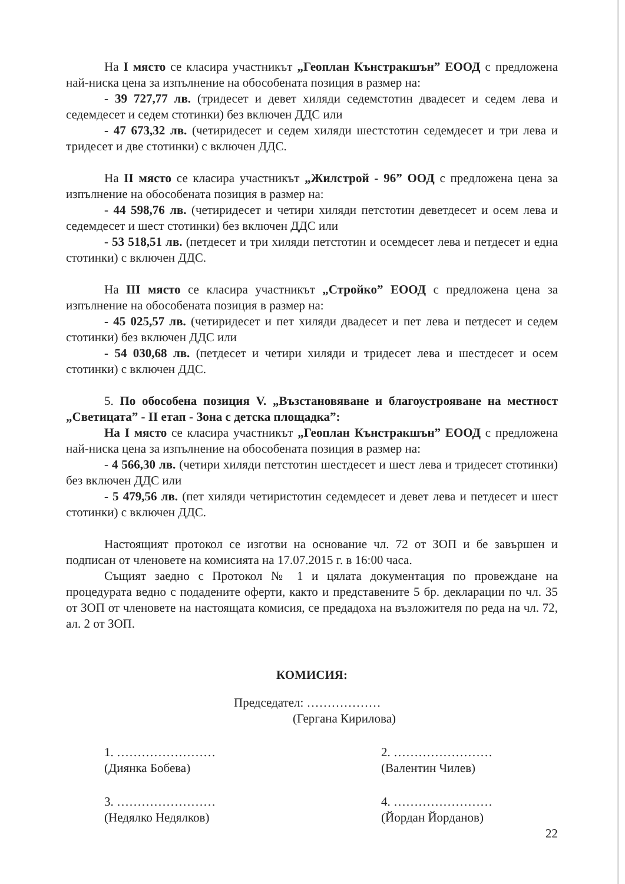На I място се класира участникът „Геоплан Кънстракшън” ЕООД с предложена най-ниска цена за изпълнение на обособената позиция в размер на:
- 39 727,77 лв. (тридесет и девет хиляди седемстотин двадесет и седем лева и седемдесет и седем стотинки) без включен ДДС или
- 47 673,32 лв. (четиридесет и седем хиляди шестстотин седемдесет и три лева и тридесет и две стотинки) с включен ДДС.
На II място се класира участникът „Жилстрой - 96” ООД с предложена цена за изпълнение на обособената позиция в размер на:
- 44 598,76 лв. (четиридесет и четири хиляди петстотин деветдесет и осем лева и седемдесет и шест стотинки) без включен ДДС или
- 53 518,51 лв. (петдесет и три хиляди петстотин и осемдесет лева и петдесет и една стотинки) с включен ДДС.
На III място се класира участникът „Стройко” ЕООД с предложена цена за изпълнение на обособената позиция в размер на:
- 45 025,57 лв. (четиридесет и пет хиляди двадесет и пет лева и петдесет и седем стотинки) без включен ДДС или
- 54 030,68 лв. (петдесет и четири хиляди и тридесет лева и шестдесет и осем стотинки) с включен ДДС.
5. По обособена позиция V. „Възстановяване и благоустрояване на местност „Светицата” - II етап - Зона с детска площадка”:
На I място се класира участникът „Геоплан Кънстракшън” ЕООД с предложена най-ниска цена за изпълнение на обособената позиция в размер на:
- 4 566,30 лв. (четири хиляди петстотин шестдесет и шест лева и тридесет стотинки) без включен ДДС или
- 5 479,56 лв. (пет хиляди четиристотин седемдесет и девет лева и петдесет и шест стотинки) с включен ДДС.
Настоящият протокол се изготви на основание чл. 72 от ЗОП и бе завършен и подписан от членовете на комисията на 17.07.2015 г. в 16:00 часа.
Същият заедно с Протокол № 1 и цялата документация по провеждане на процедурата ведно с подадените оферти, както и представените 5 бр. декларации по чл. 35 от ЗОП от членовете на настоящата комисия, се предадоха на възложителя по реда на чл. 72, ал. 2 от ЗОП.
КОМИСИЯ:
Председател: ………………
(Гергана Кирилова)
1. ……………………
(Диянка Бобева)
2. ……………………
(Валентин Чилев)
3. ……………………
(Недялко Недялков)
4. ……………………
(Йордан Йорданов)
22